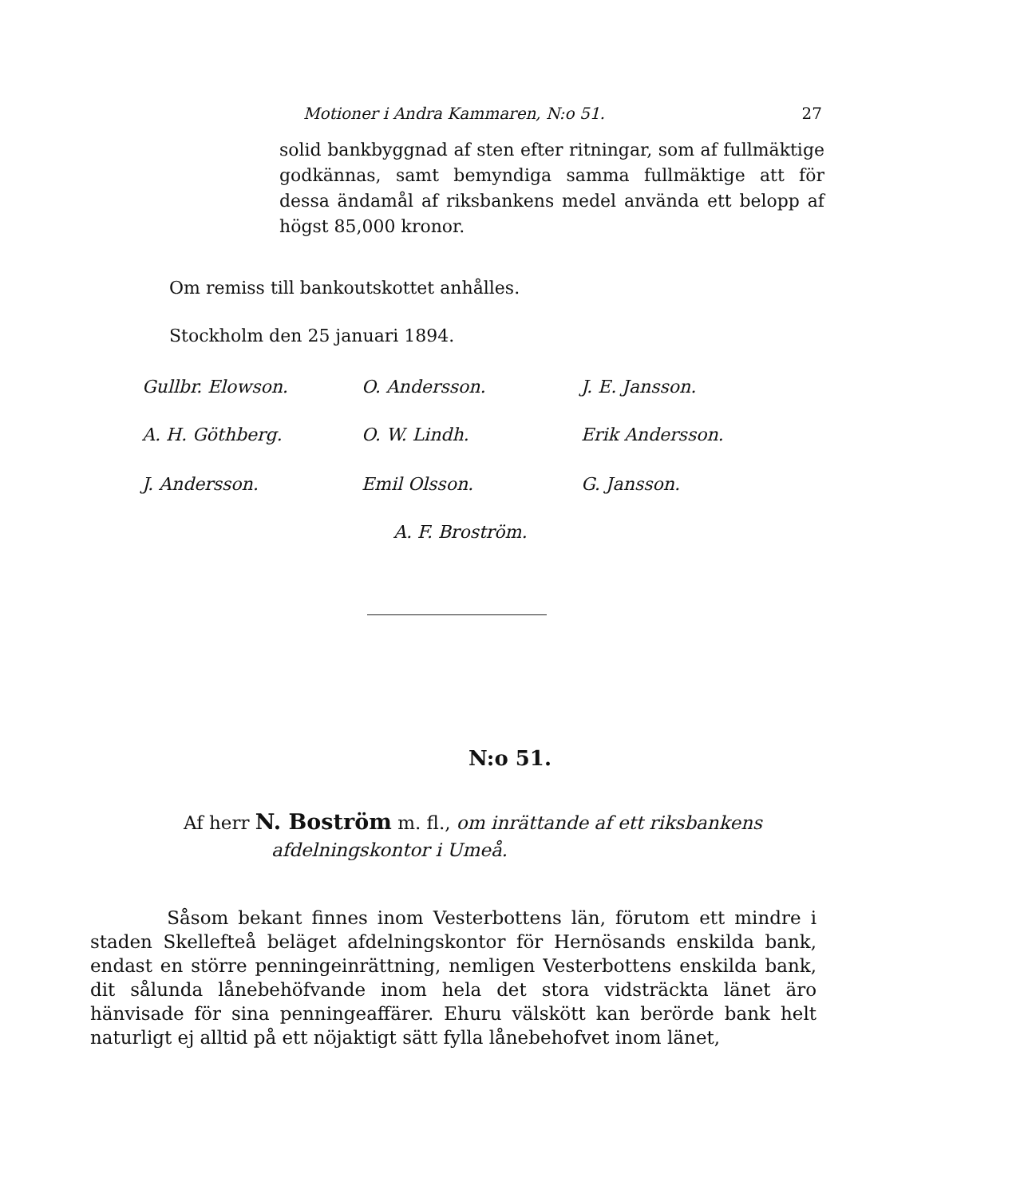Motioner i Andra Kammaren, N:o 51. 27
solid bankbyggnad af sten efter ritningar, som af fullmäktige godkännas, samt bemyndiga samma fullmäktige att för dessa ändamål af riksbankens medel använda ett belopp af högst 85,000 kronor.
Om remiss till bankoutskottet anhålles.
Stockholm den 25 januari 1894.
Gullbr. Elowson. O. Andersson. J. E. Jansson.
A. H. Göthberg. O. W. Lindh. Erik Andersson.
J. Andersson. Emil Olsson. G. Jansson.
A. F. Broström.
N:o 51.
Af herr N. Boström m. fl., om inrättande af ett riksbankens
afdelningskontor i Umeå.
Såsom bekant finnes inom Vesterbottens län, förutom ett mindre i staden Skellefteå beläget afdelningskontor för Hernösands enskilda bank, endast en större penningeinrättning, nemligen Vesterbottens enskilda bank, dit sålunda lånebehöfvande inom hela det stora vidsträckta länet äro hänvisade för sina penningeaffärer. Ehuru välskött kan berörde bank helt naturligt ej alltid på ett nöjaktigt sätt fylla lånebehofvet inom länet,